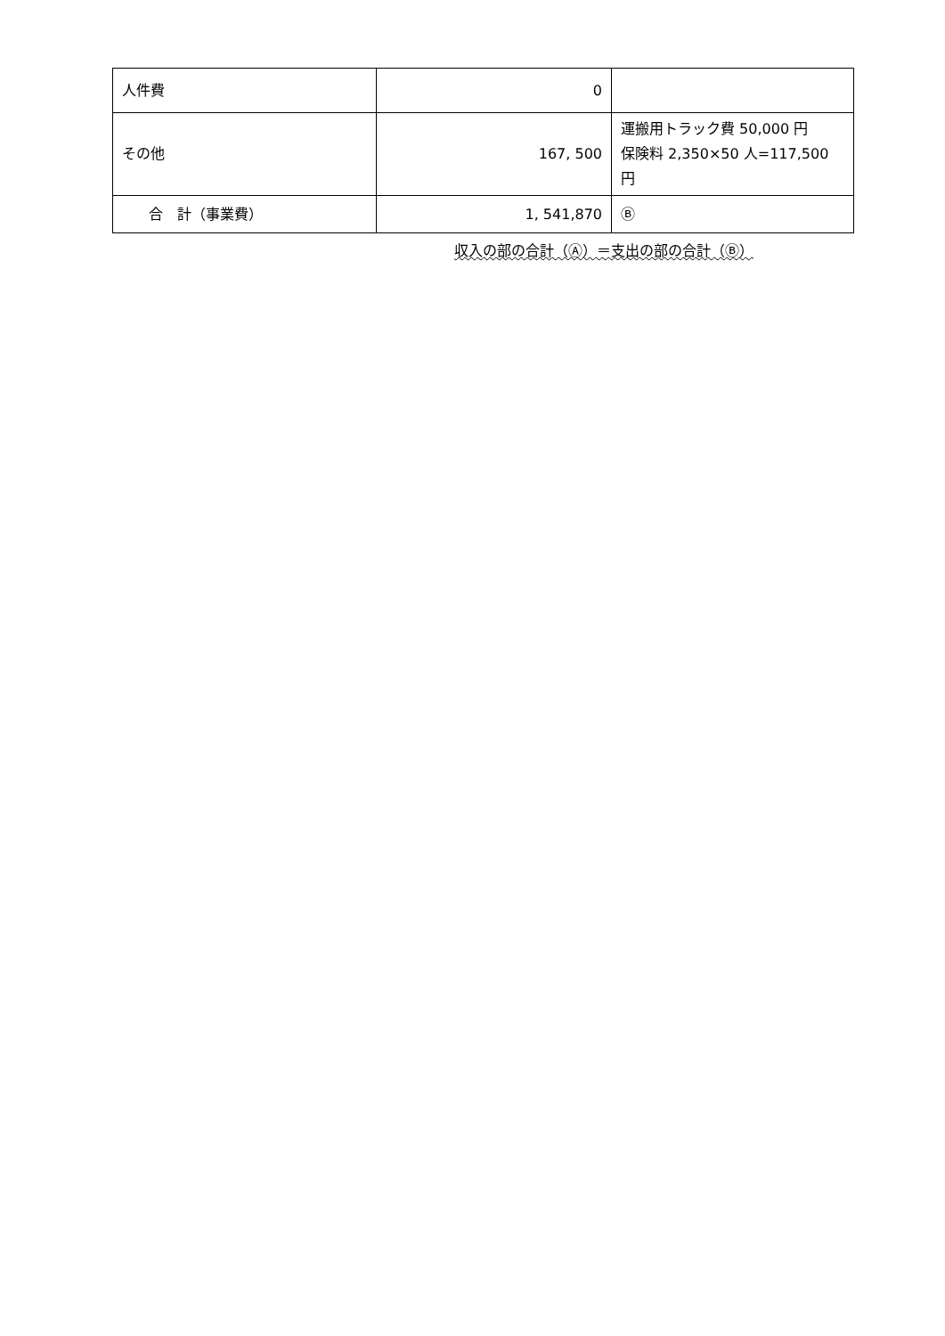| 人件費 | 0 | |
| その他 | 167, 500 | 運搬用トラック費 50,000 円 保険料 2,350×50 人=117,500 円 |
| 合 計（事業費） | 1, 541,870 | Ⓑ |
収入の部の合計（Ⓐ）＝支出の部の合計（Ⓑ）